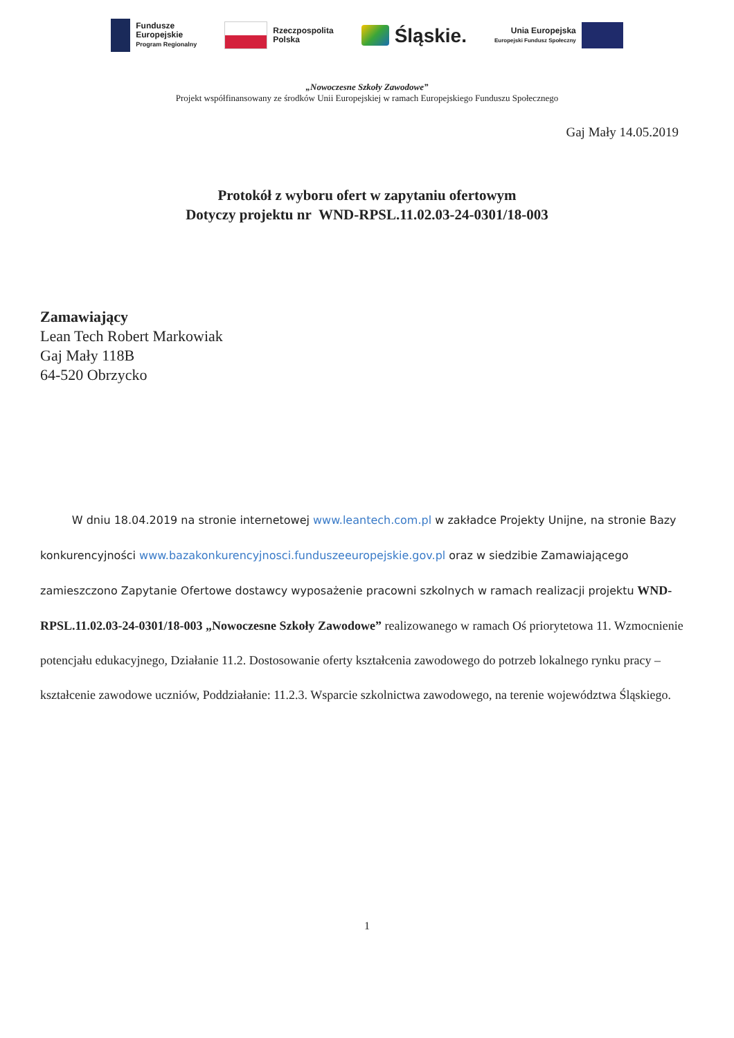Fundusze
Europejskie
Program Regionalny
Rzeczpospolita
Polska
Śląskie.
Unia Europejska
Europejski Fundusz Społeczny
„Nowoczesne Szkoły Zawodowe”
Projekt współfinansowany ze środków Unii Europejskiej w ramach Europejskiego Funduszu Społecznego
Gaj Mały 14.05.2019
Protokół z wyboru ofert w zapytaniu ofertowym
Dotyczy projektu nr WND-RPSL.11.02.03-24-0301/18-003
Zamawiający
Lean Tech Robert Markowiak
Gaj Mały 118B
64-520 Obrzycko
W dniu 18.04.2019 na stronie internetowej www.leantech.com.pl w zakładce Projekty Unijne, na stronie Bazy konkurencyjności www.bazakonkurencyjnosci.funduszeeuropejskie.gov.pl oraz w siedzibie Zamawiającego zamieszczono Zapytanie Ofertowe dostawcy wyposażenie pracowni szkolnych w ramach realizacji projektu WND-RPSL.11.02.03-24-0301/18-003 „Nowoczesne Szkoły Zawodowe” realizowanego w ramach Oś priorytetowa 11. Wzmocnienie potencjału edukacyjnego, Działanie 11.2. Dostosowanie oferty kształcenia zawodowego do potrzeb lokalnego rynku pracy – kształcenie zawodowe uczniów, Poddziałanie: 11.2.3. Wsparcie szkolnictwa zawodowego, na terenie województwa Śląskiego.
1